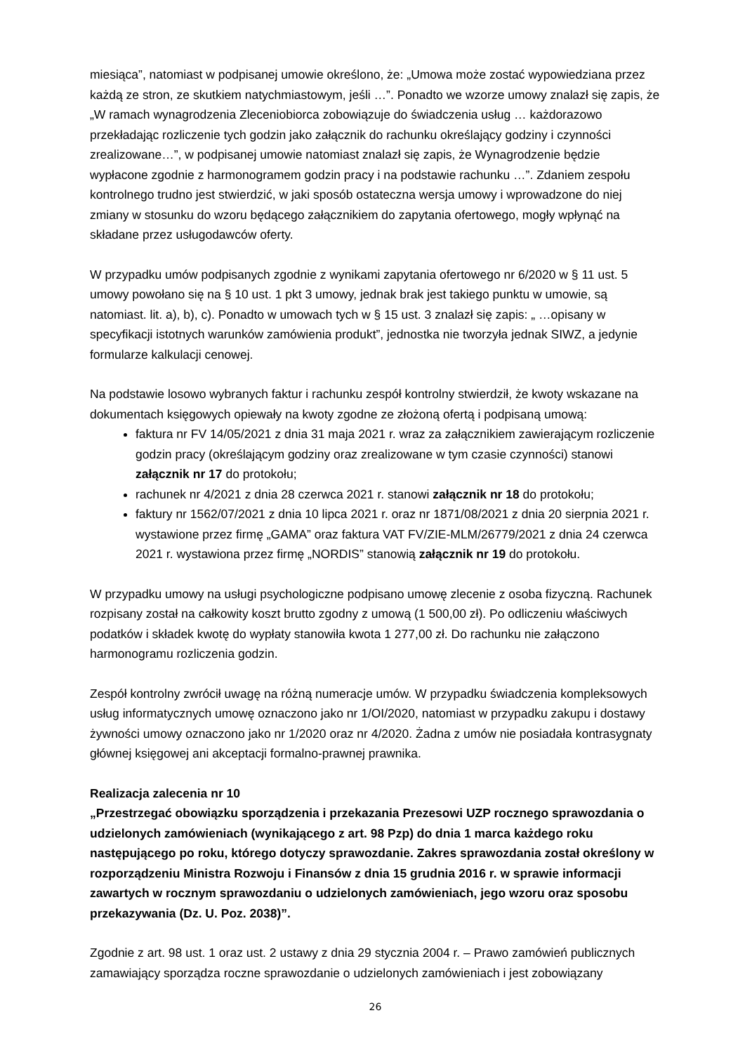miesiąca”, natomiast w podpisanej umowie określono, że: „Umowa może zostać wypowiedziana przez każdą ze stron, ze skutkiem natychmiastowym, jeśli …”. Ponadto we wzorze umowy znalazł się zapis, że „W ramach wynagrodzenia Zleceniobiorca zobowiązuje do świadczenia usług … każdorazowo przekładając rozliczenie tych godzin jako załącznik do rachunku określający godziny i czynności zrealizowane…”, w podpisanej umowie natomiast znalazł się zapis, że Wynagrodzenie będzie wypłacone zgodnie z harmonogramem godzin pracy i na podstawie rachunku …”. Zdaniem zespołu kontrolnego trudno jest stwierdzić, w jaki sposób ostateczna wersja umowy i wprowadzone do niej zmiany w stosunku do wzoru będącego załącznikiem do zapytania ofertowego, mogły wpłynąć na składane przez usługodawców oferty.
W przypadku umów podpisanych zgodnie z wynikami zapytania ofertowego nr 6/2020 w § 11 ust. 5 umowy powołano się na § 10 ust. 1 pkt 3 umowy, jednak brak jest takiego punktu w umowie, są natomiast. lit. a), b), c). Ponadto w umowach tych w § 15 ust. 3 znalazł się zapis: „ …opisany w specyfikacji istotnych warunków zamówienia produkt”, jednostka nie tworzyła jednak SIWZ, a jedynie formularze kalkulacji cenowej.
Na podstawie losowo wybranych faktur i rachunku zespół kontrolny stwierdził, że kwoty wskazane na dokumentach księgowych opiewały na kwoty zgodne ze złożoną ofertą i podpisaną umową:
faktura nr FV 14/05/2021 z dnia 31 maja 2021 r. wraz za załącznikiem zawierającym rozliczenie godzin pracy (określającym godziny oraz zrealizowane w tym czasie czynności) stanowi załącznik nr 17 do protokołu;
rachunek nr 4/2021 z dnia 28 czerwca 2021 r. stanowi załącznik nr 18 do protokołu;
faktury nr 1562/07/2021 z dnia 10 lipca 2021 r. oraz nr 1871/08/2021 z dnia 20 sierpnia 2021 r. wystawione przez firmę „GAMA” oraz faktura VAT FV/ZIE-MLM/26779/2021 z dnia 24 czerwca 2021 r. wystawiona przez firmę „NORDIS” stanowią załącznik nr 19 do protokołu.
W przypadku umowy na usługi psychologiczne podpisano umowę zlecenie z osoba fizyczną. Rachunek rozpisany został na całkowity koszt brutto zgodny z umową (1 500,00 zł). Po odliczeniu właściwych podatków i składek kwotę do wypłaty stanowiła kwota 1 277,00 zł. Do rachunku nie załączono harmonogramu rozliczenia godzin.
Zespół kontrolny zwrócił uwagę na różną numeracje umów. W przypadku świadczenia kompleksowych usług informatycznych umowę oznaczono jako nr 1/OI/2020, natomiast w przypadku zakupu i dostawy żywności umowy oznaczono jako nr 1/2020 oraz nr 4/2020. Żadna z umów nie posiadała kontrasygnaty głównej księgowej ani akceptacji formalno-prawnej prawnika.
Realizacja zalecenia nr 10
„Przestrzegać obowiązku sporządzenia i przekazania Prezesowi UZP rocznego sprawozdania o udzielonych zamówieniach (wynikającego z art. 98 Pzp) do dnia 1 marca każdego roku następującego po roku, którego dotyczy sprawozdanie. Zakres sprawozdania został określony w rozporządzeniu Ministra Rozwoju i Finansów z dnia 15 grudnia 2016 r. w sprawie informacji zawartych w rocznym sprawozdaniu o udzielonych zamówieniach, jego wzoru oraz sposobu przekazywania (Dz. U. Poz. 2038)”.
Zgodnie z art. 98 ust. 1 oraz ust. 2 ustawy z dnia 29 stycznia 2004 r. – Prawo zamówień publicznych zamawiający sporządza roczne sprawozdanie o udzielonych zamówieniach i jest zobowiązany
26